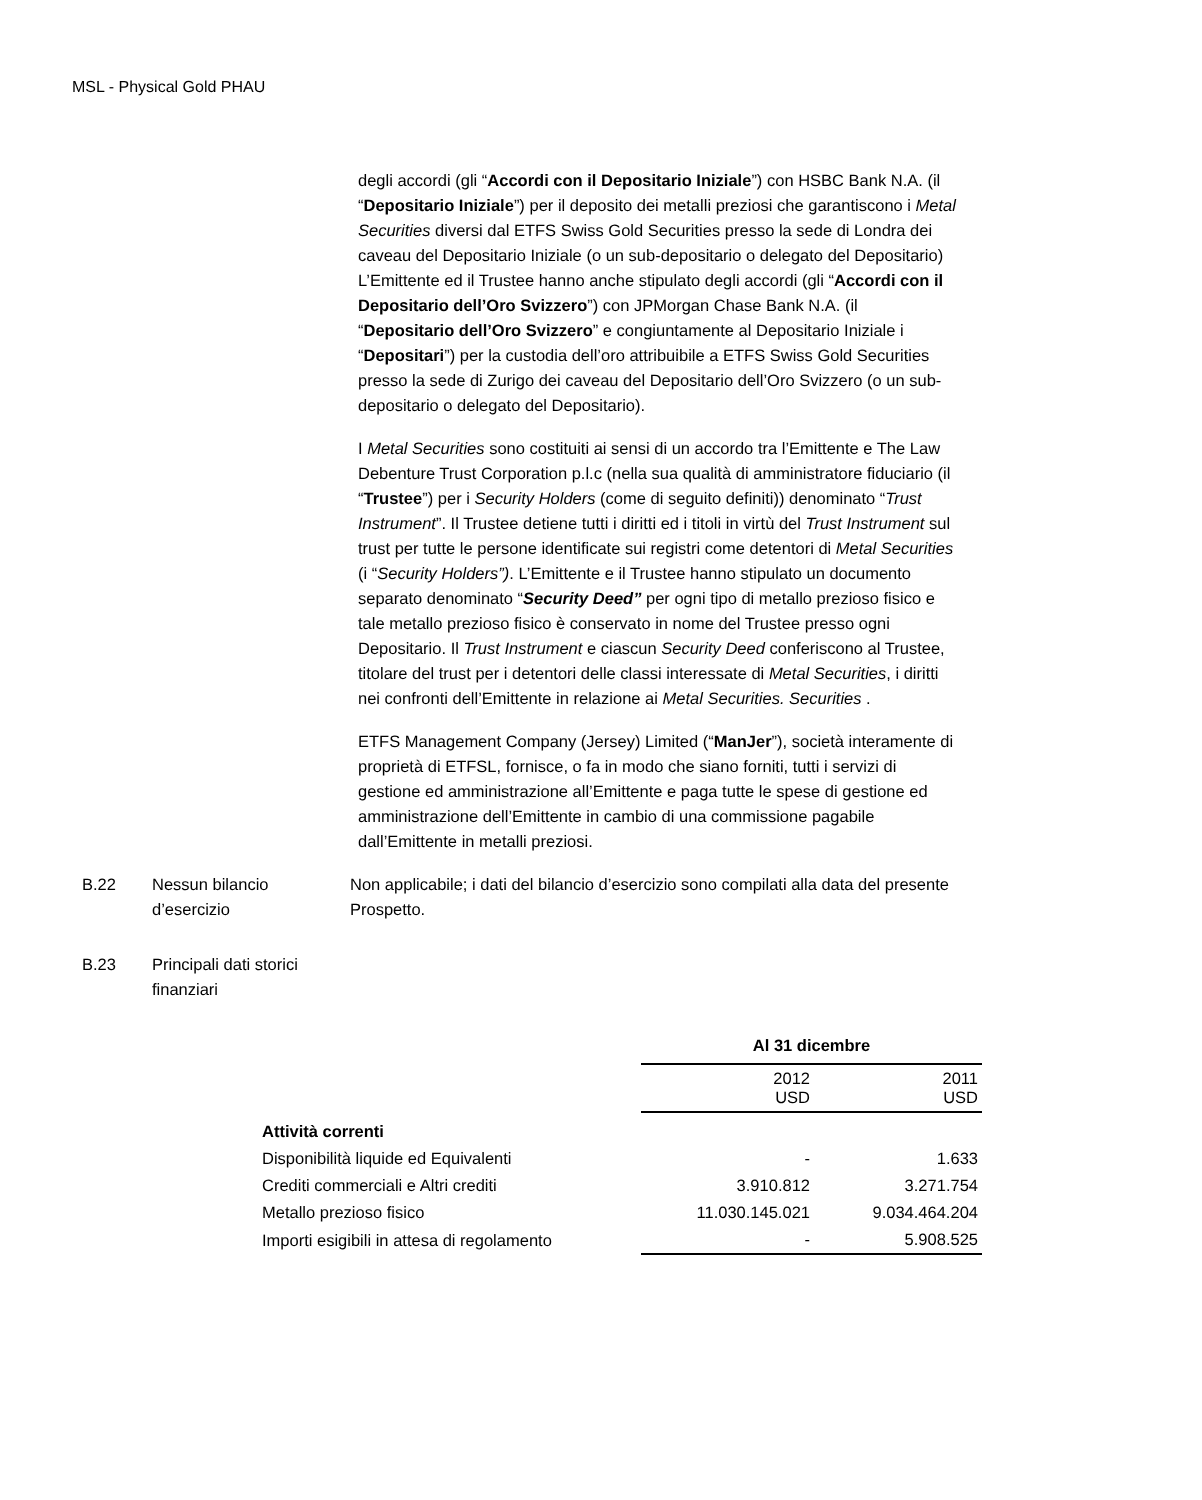MSL - Physical Gold PHAU
degli accordi (gli “Accordi con il Depositario Iniziale”) con HSBC Bank N.A. (il “Depositario Iniziale”) per il deposito dei metalli preziosi che garantiscono i Metal Securities diversi dal ETFS Swiss Gold Securities presso la sede di Londra dei caveau del Depositario Iniziale (o un sub-depositario o delegato del Depositario) L’Emittente ed il Trustee hanno anche stipulato degli accordi (gli “Accordi con il Depositario dell’Oro Svizzero”) con JPMorgan Chase Bank N.A. (il “Depositario dell’Oro Svizzero” e congiuntamente al Depositario Iniziale i “Depositari”) per la custodia dell’oro attribuibile a ETFS Swiss Gold Securities presso la sede di Zurigo dei caveau del Depositario dell’Oro Svizzero (o un sub-depositario o delegato del Depositario).
I Metal Securities sono costituiti ai sensi di un accordo tra l’Emittente e The Law Debenture Trust Corporation p.l.c (nella sua qualità di amministratore fiduciario (il “Trustee”) per i Security Holders (come di seguito definiti)) denominato “Trust Instrument”. Il Trustee detiene tutti i diritti ed i titoli in virtù del Trust Instrument sul trust per tutte le persone identificate sui registri come detentori di Metal Securities (i “Security Holders”). L’Emittente e il Trustee hanno stipulato un documento separato denominato “Security Deed” per ogni tipo di metallo prezioso fisico e tale metallo prezioso fisico è conservato in nome del Trustee presso ogni Depositario. Il Trust Instrument e ciascun Security Deed conferiscono al Trustee, titolare del trust per i detentori delle classi interessate di Metal Securities, i diritti nei confronti dell’Emittente in relazione ai Metal Securities. Securities .
ETFS Management Company (Jersey) Limited (“ManJer”), società interamente di proprietà di ETFSL, fornisce, o fa in modo che siano forniti, tutti i servizi di gestione ed amministrazione all’Emittente e paga tutte le spese di gestione ed amministrazione dell’Emittente in cambio di una commissione pagabile dall’Emittente in metalli preziosi.
B.22 Nessun bilancio d’esercizio
Non applicabile; i dati del bilancio d’esercizio sono compilati alla data del presente Prospetto.
B.23 Principali dati storici finanziari
| | Al 31 dicembre | |
| --- | --- | --- |
| | 2012 USD | 2011 USD |
| Attività correnti | | |
| Disponibilità liquide ed Equivalenti | - | 1.633 |
| Crediti commerciali e Altri crediti | 3.910.812 | 3.271.754 |
| Metallo prezioso fisico | 11.030.145.021 | 9.034.464.204 |
| Importi esigibili in attesa di regolamento | - | 5.908.525 |